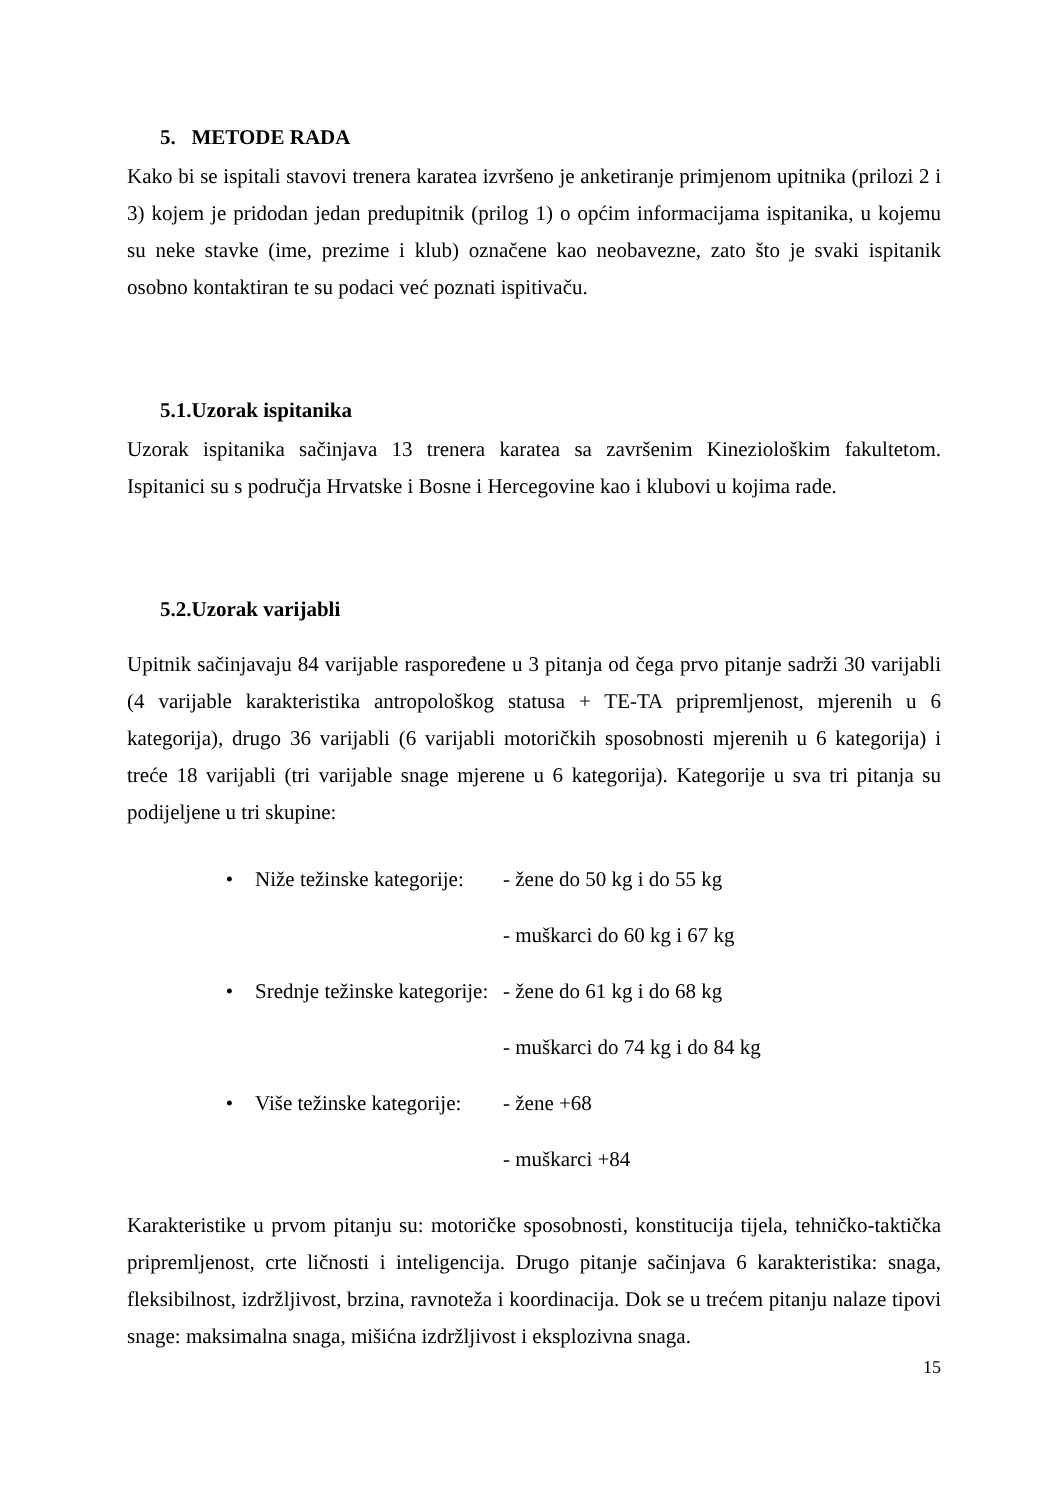5. METODE RADA
Kako bi se ispitali stavovi trenera karatea izvršeno je anketiranje primjenom upitnika (prilozi 2 i 3) kojem je pridodan jedan predupitnik (prilog 1) o općim informacijama ispitanika, u kojemu su neke stavke (ime, prezime i klub) označene kao neobavezne, zato što je svaki ispitanik osobno kontaktiran te su podaci već poznati ispitivaču.
5.1.Uzorak ispitanika
Uzorak ispitanika sačinjava 13 trenera karatea sa završenim Kineziološkim fakultetom. Ispitanici su s područja Hrvatske i Bosne i Hercegovine kao i klubovi u kojima rade.
5.2.Uzorak varijabli
Upitnik sačinjavaju 84 varijable raspoređene u 3 pitanja od čega prvo pitanje sadrži 30 varijabli (4 varijable karakteristika antropološkog statusa + TE-TA pripremljenost, mjerenih u 6 kategorija), drugo 36 varijabli (6 varijabli motoričkih sposobnosti mjerenih u 6 kategorija) i treće 18 varijabli (tri varijable snage mjerene u 6 kategorija). Kategorije u sva tri pitanja su podijeljene u tri skupine:
• Niže težinske kategorije: - žene do 50 kg i do 55 kg
- muškarci do 60 kg i 67 kg
• Srednje težinske kategorije: - žene do 61 kg i do 68 kg
- muškarci do 74 kg i do 84 kg
• Više težinske kategorije: - žene +68
- muškarci +84
Karakteristike u prvom pitanju su: motoričke sposobnosti, konstitucija tijela, tehničko-taktička pripremljenost, crte ličnosti i inteligencija. Drugo pitanje sačinjava 6 karakteristika: snaga, fleksibilnost, izdržljivost, brzina, ravnoteža i koordinacija. Dok se u trećem pitanju nalaze tipovi snage: maksimalna snaga, mišićna izdržljivost i eksplozivna snaga.
15